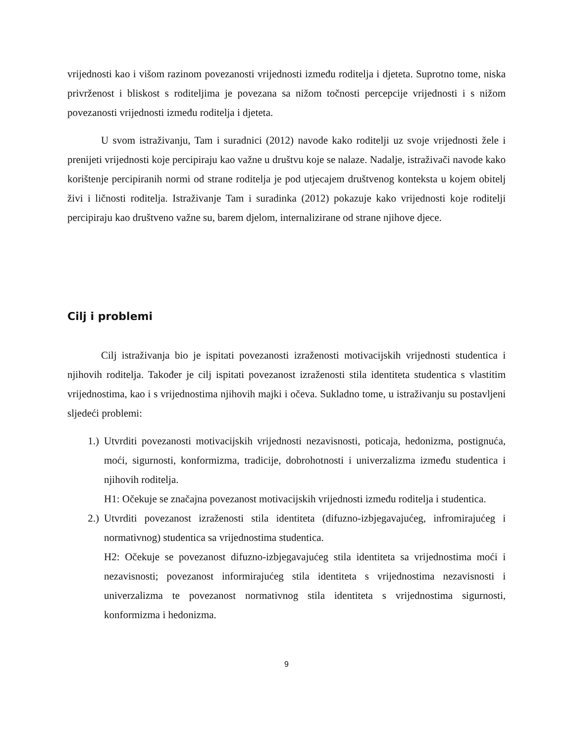vrijednosti kao i višom razinom povezanosti vrijednosti između roditelja i djeteta. Suprotno tome, niska privrženost i bliskost s roditeljima je povezana sa nižom točnosti percepcije vrijednosti i s nižom povezanosti vrijednosti između roditelja i djeteta.
U svom istraživanju, Tam i suradnici (2012) navode kako roditelji uz svoje vrijednosti žele i prenijeti vrijednosti koje percipiraju kao važne u društvu koje se nalaze. Nadalje, istraživači navode kako korištenje percipiranih normi od strane roditelja je pod utjecajem društvenog konteksta u kojem obitelj živi i ličnosti roditelja. Istraživanje Tam i suradinka (2012) pokazuje kako vrijednosti koje roditelji percipiraju kao društveno važne su, barem djelom, internalizirane od strane njihove djece.
Cilj i problemi
Cilj istraživanja bio je ispitati povezanosti izraženosti motivacijskih vrijednosti studentica i njihovih roditelja. Također je cilj ispitati povezanost izraženosti stila identiteta studentica s vlastitim vrijednostima, kao i s vrijednostima njihovih majki i očeva. Sukladno tome, u istraživanju su postavljeni sljedeći problemi:
1.) Utvrditi povezanosti motivacijskih vrijednosti nezavisnosti, poticaja, hedonizma, postignuća, moći, sigurnosti, konformizma, tradicije, dobrohotnosti i univerzalizma između studentica i njihovih roditelja.
H1: Očekuje se značajna povezanost motivacijskih vrijednosti između roditelja i studentica.
2.) Utvrditi povezanost izraženosti stila identiteta (difuzno-izbjegavajućeg, infromirajućeg i normativnog) studentica sa vrijednostima studentica.
H2: Očekuje se povezanost difuzno-izbjegavajućeg stila identiteta sa vrijednostima moći i nezavisnosti; povezanost informirajućeg stila identiteta s vrijednostima nezavisnosti i univerzalizma te povezanost normativnog stila identiteta s vrijednostima sigurnosti, konformizma i hedonizma.
9